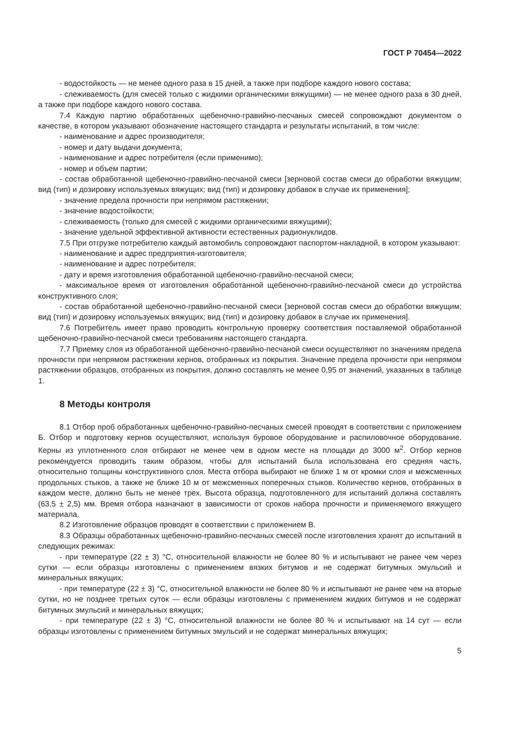ГОСТ Р 70454—2022
- водостойкость — не менее одного раза в 15 дней, а также при подборе каждого нового состава;
- слеживаемость (для смесей только с жидкими органическими вяжущими) — не менее одного раза в 30 дней, а также при подборе каждого нового состава.
7.4 Каждую партию обработанных щебеночно-гравийно-песчаных смесей сопровождают документом о качестве, в котором указывают обозначение настоящего стандарта и результаты испытаний, в том числе:
- наименование и адрес производителя;
- номер и дату выдачи документа;
- наименование и адрес потребителя (если применимо);
- номер и объем партии;
- состав обработанной щебеночно-гравийно-песчаной смеси [зерновой состав смеси до обработки вяжущим; вид (тип) и дозировку используемых вяжущих; вид (тип) и дозировку добавок в случае их применения];
- значение предела прочности при непрямом растяжении;
- значение водостойкости;
- слеживаемость (только для смесей с жидкими органическими вяжущими);
- значение удельной эффективной активности естественных радионуклидов.
7.5 При отгрузке потребителю каждый автомобиль сопровождают паспортом-накладной, в котором указывают:
- наименование и адрес предприятия-изготовителя;
- наименование и адрес потребителя;
- дату и время изготовления обработанной щебеночно-гравийно-песчаной смеси;
- максимальное время от изготовления обработанной щебеночно-гравийно-песчаной смеси до устройства конструктивного слоя;
- состав обработанной щебеночно-гравийно-песчаной смеси [зерновой состав смеси до обработки вяжущим; вид (тип) и дозировку используемых вяжущих; вид (тип) и дозировку добавок в случае их применения].
7.6 Потребитель имеет право проводить контрольную проверку соответствия поставляемой обработанной щебеночно-гравийно-песчаной смеси требованиям настоящего стандарта.
7.7 Приемку слоя из обработанной щебеночно-гравийно-песчаной смеси осуществляют по значениям предела прочности при непрямом растяжении кернов, отобранных из покрытия. Значение предела прочности при непрямом растяжении образцов, отобранных из покрытия, должно составлять не менее 0,95 от значений, указанных в таблице 1.
8 Методы контроля
8.1 Отбор проб обработанных щебеночно-гравийно-песчаных смесей проводят в соответствии с приложением Б. Отбор и подготовку кернов осуществляют, используя буровое оборудование и распиловочное оборудование. Керны из уплотненного слоя отбирают не менее чем в одном месте на площади до 3000 м<sup>2</sup>. Отбор кернов рекомендуется проводить таким образом, чтобы для испытаний была использована его средняя часть, относительно толщины конструктивного слоя. Места отбора выбирают не ближе 1 м от кромки слоя и межсменных продольных стыков, а также не ближе 10 м от межсменных поперечных стыков. Количество кернов, отобранных в каждом месте, должно быть не менее трех. Высота образца, подготовленного для испытаний должна составлять (63,5 ± 2,5) мм. Время отбора назначают в зависимости от сроков набора прочности и применяемого вяжущего материала.
8.2 Изготовление образцов проводят в соответствии с приложением В.
8.3 Образцы обработанных щебеночно-гравийно-песчаных смесей после изготовления хранят до испытаний в следующих режимах:
- при температуре (22 ± 3) °С, относительной влажности не более 80 % и испытывают не ранее чем через сутки — если образцы изготовлены с применением вязких битумов и не содержат битумных эмульсий и минеральных вяжущих;
- при температуре (22 ± 3) °С, относительной влажности не более 80 % и испытывают не ранее чем на вторые сутки, но не позднее третьих суток — если образцы изготовлены с применением жидких битумов и не содержат битумных эмульсий и минеральных вяжущих;
- при температуре (22 ± 3) °С, относительной влажности не более 80 % и испытывают на 14 сут — если образцы изготовлены с применением битумных эмульсий и не содержат минеральных вяжущих;
5